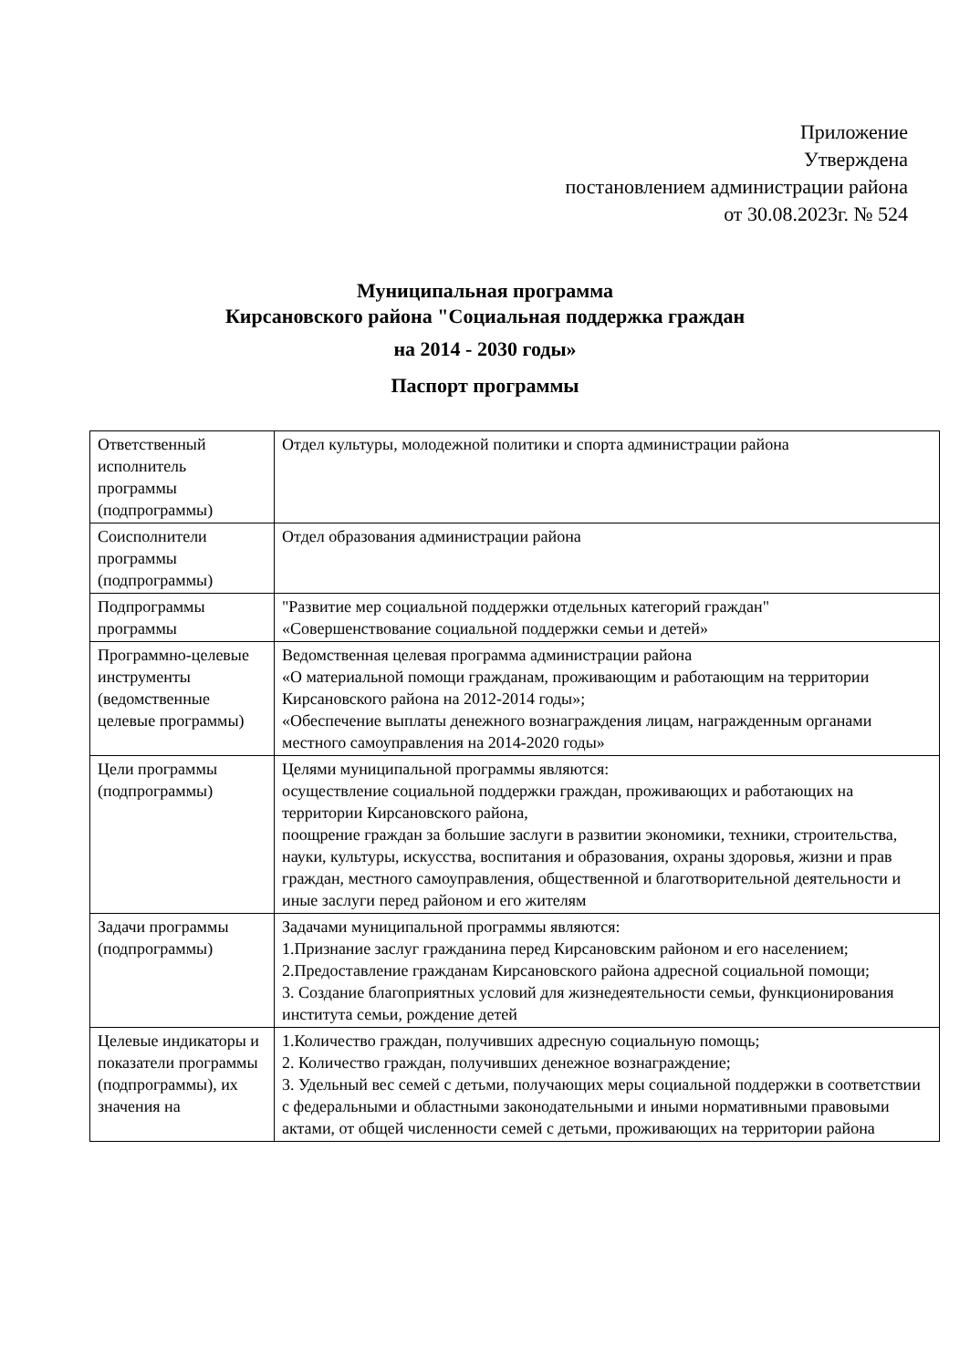Приложение
Утверждена
постановлением администрации района
от 30.08.2023г. № 524
Муниципальная программа
Кирсановского района "Социальная поддержка граждан
на 2014 - 2030 годы»
Паспорт программы
| Ответственный исполнитель программы (подпрограммы) | Отдел культуры, молодежной политики и спорта администрации района |
| Соисполнители программы (подпрограммы) | Отдел образования администрации района |
| Подпрограммы программы | "Развитие мер социальной поддержки отдельных категорий граждан" «Совершенствование социальной поддержки семьи и детей» |
| Программно-целевые инструменты (ведомственные целевые программы) | Ведомственная целевая программа администрации района «О материальной помощи гражданам, проживающим и работающим на территории Кирсановского района на 2012-2014 годы»; «Обеспечение выплаты денежного вознаграждения лицам, награжденным органами местного самоуправления на 2014-2020 годы» |
| Цели программы (подпрограммы) | Целями муниципальной программы являются: осуществление социальной поддержки граждан, проживающих и работающих на территории Кирсановского района, поощрение граждан за большие заслуги в развитии экономики, техники, строительства, науки, культуры, искусства, воспитания и образования, охраны здоровья, жизни и прав граждан, местного самоуправления, общественной и благотворительной деятельности и иные заслуги перед районом и его жителям |
| Задачи программы (подпрограммы) | Задачами муниципальной программы являются: 1.Признание заслуг гражданина перед Кирсановским районом и его населением; 2.Предоставление гражданам Кирсановского района адресной социальной помощи; 3. Создание благоприятных условий для жизнедеятельности семьи, функционирования института семьи, рождение детей |
| Целевые индикаторы и показатели программы (подпрограммы), их значения на | 1.Количество граждан, получивших адресную социальную помощь; 2. Количество граждан, получивших денежное вознаграждение; 3. Удельный вес семей с детьми, получающих меры социальной поддержки в соответствии с федеральными и областными законодательными и иными нормативными правовыми актами, от общей численности семей с детьми, проживающих на территории района |